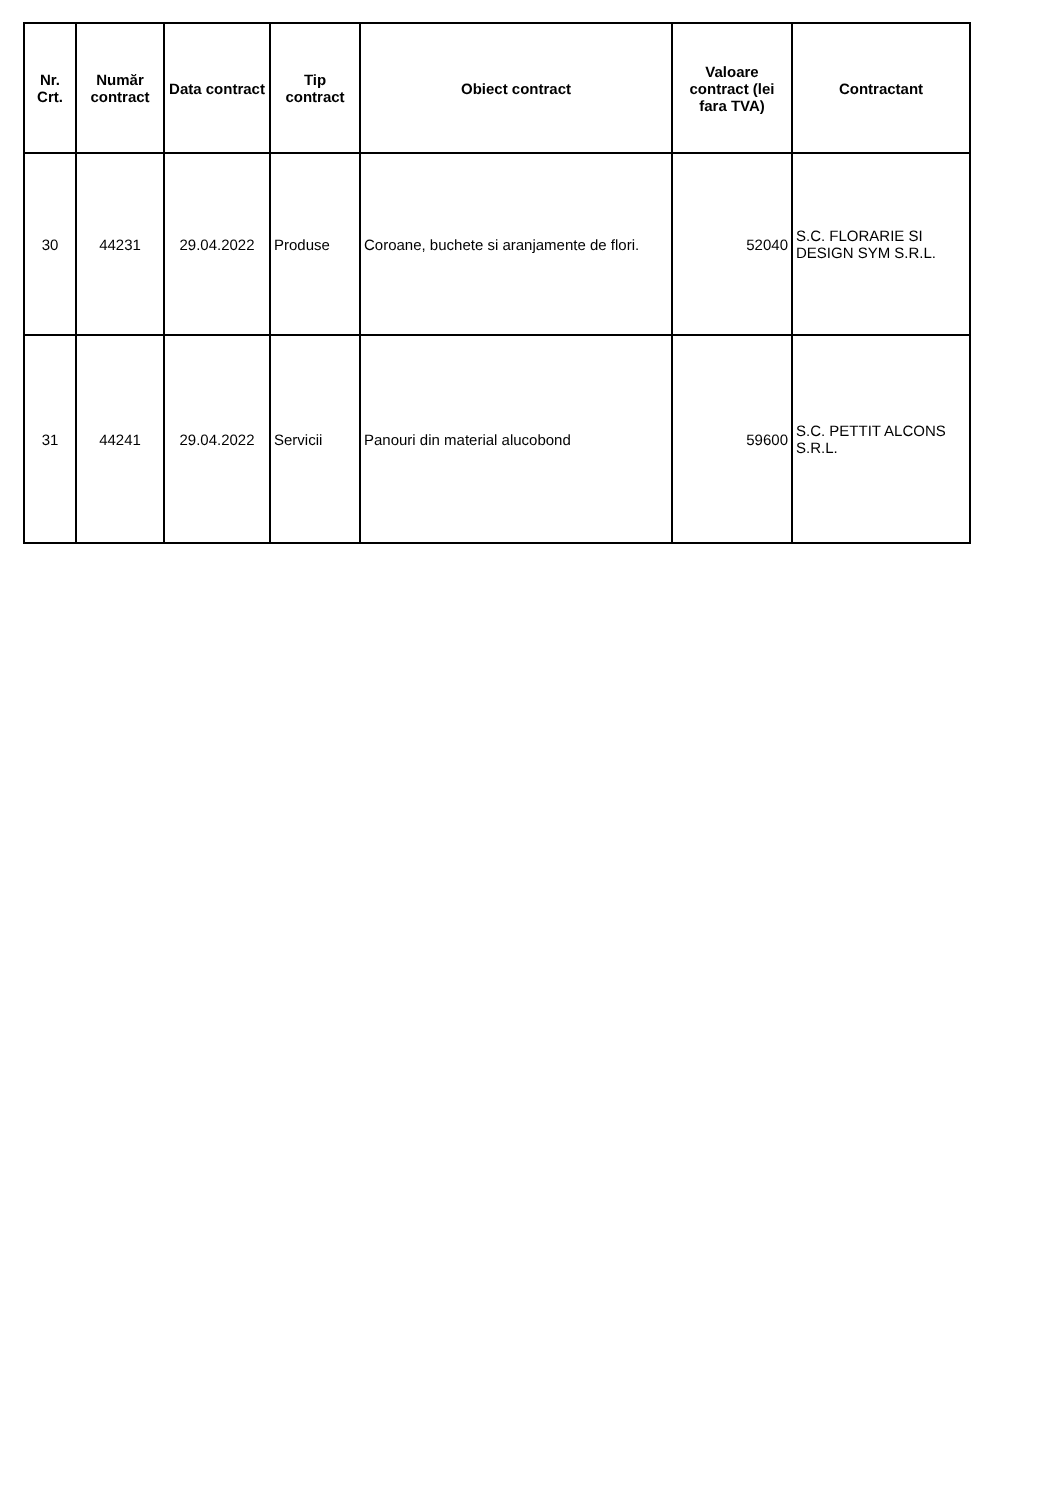| Nr. Crt. | Număr contract | Data contract | Tip contract | Obiect contract | Valoare contract (lei fara TVA) | Contractant |
| --- | --- | --- | --- | --- | --- | --- |
| 30 | 44231 | 29.04.2022 | Produse | Coroane, buchete si aranjamente de flori. | 52040 | S.C. FLORARIE SI DESIGN SYM S.R.L. |
| 31 | 44241 | 29.04.2022 | Servicii | Panouri din material alucobond | 59600 | S.C. PETTIT ALCONS S.R.L. |